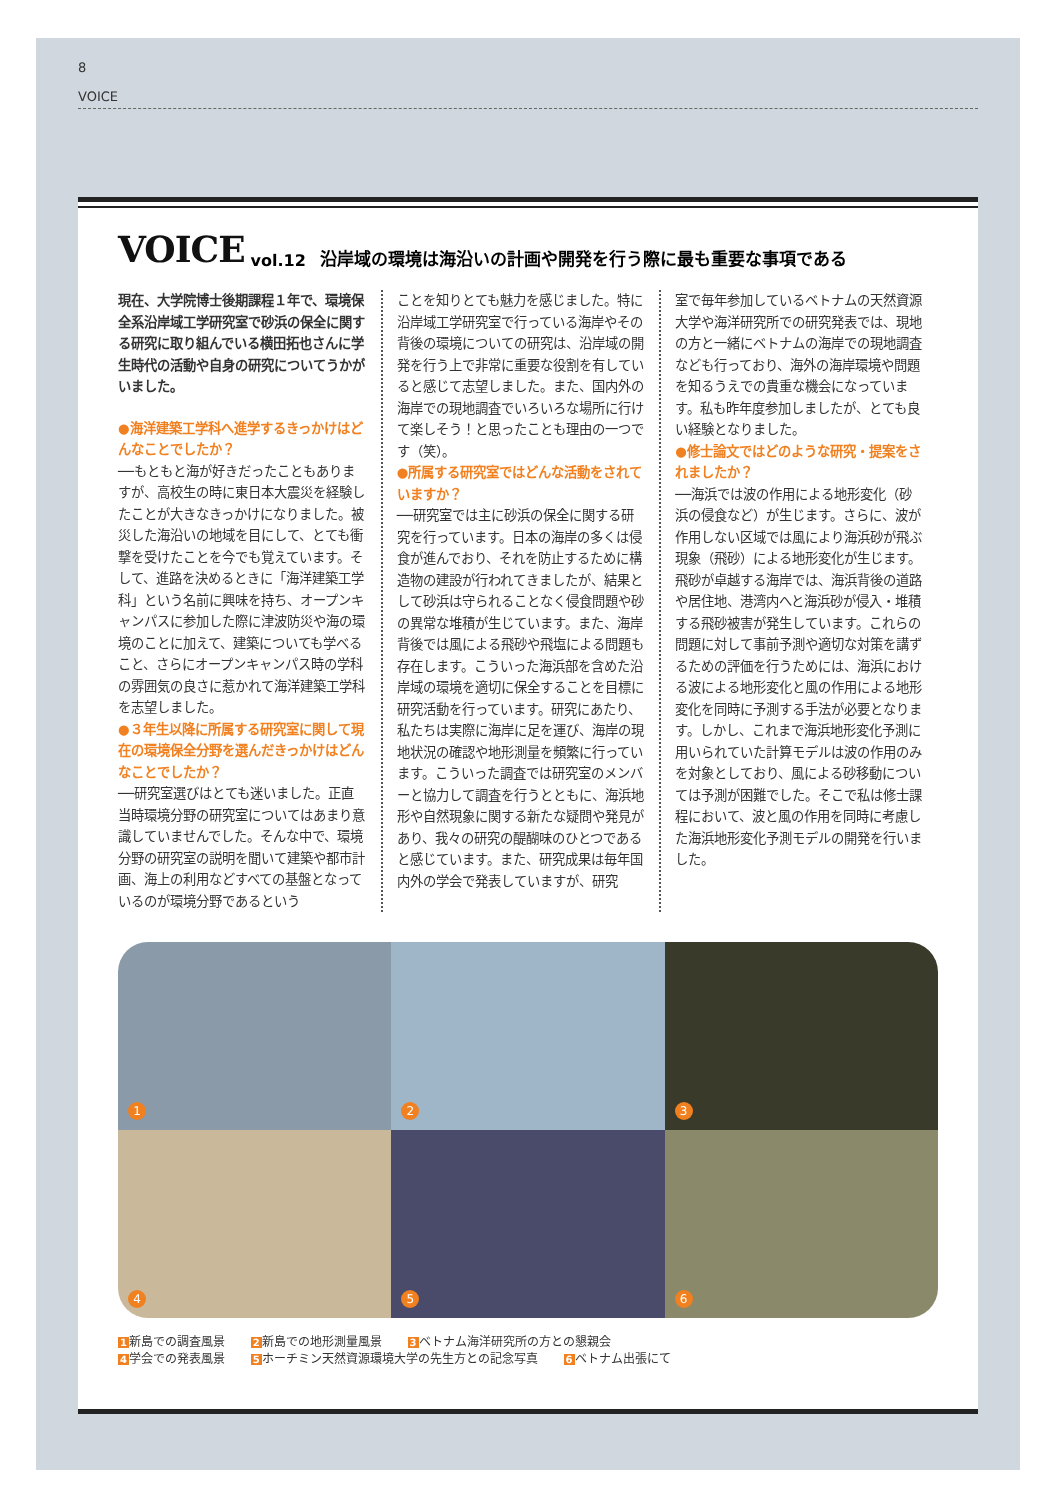8
VOICE
VOICE vol.12 沿岸域の環境は海沿いの計画や開発を行う際に最も重要な事項である
現在、大学院博士後期課程１年で、環境保全系沿岸域工学研究室で砂浜の保全に関する研究に取り組んでいる横田拓也さんに学生時代の活動や自身の研究についてうかがいました。
●海洋建築工学科へ進学するきっかけはどんなことでしたか？
──もともと海が好きだったこともありますが、高校生の時に東日本大震災を経験したことが大きなきっかけになりました。被災した海沿いの地域を目にして、とても衝撃を受けたことを今でも覚えています。そして、進路を決めるときに「海洋建築工学科」という名前に興味を持ち、オープンキャンパスに参加した際に津波防災や海の環境のことに加えて、建築についても学べること、さらにオープンキャンパス時の学科の雰囲気の良さに惹かれて海洋建築工学科を志望しました。
●３年生以降に所属する研究室に関して現在の環境保全分野を選んだきっかけはどんなことでしたか？
──研究室選びはとても迷いました。正直当時環境分野の研究室についてはあまり意識していませんでした。そんな中で、環境分野の研究室の説明を聞いて建築や都市計画、海上の利用などすべての基盤となっているのが環境分野であるという
ことを知りとても魅力を感じました。特に沿岸域工学研究室で行っている海岸やその背後の環境についての研究は、沿岸域の開発を行う上で非常に重要な役割を有していると感じて志望しました。また、国内外の海岸での現地調査でいろいろな場所に行けて楽しそう！と思ったことも理由の一つです（笑）。
●所属する研究室ではどんな活動をされていますか？
──研究室では主に砂浜の保全に関する研究を行っています。日本の海岸の多くは侵食が進んでおり、それを防止するために構造物の建設が行われてきましたが、結果として砂浜は守られることなく侵食問題や砂の異常な堆積が生じています。また、海岸背後では風による飛砂や飛塩による問題も存在します。こういった海浜部を含めた沿岸域の環境を適切に保全することを目標に研究活動を行っています。研究にあたり、私たちは実際に海岸に足を運び、海岸の現地状況の確認や地形測量を頻繁に行っています。こういった調査では研究室のメンバーと協力して調査を行うとともに、海浜地形や自然現象に関する新たな疑問や発見があり、我々の研究の醍醐味のひとつであると感じています。また、研究成果は毎年国内外の学会で発表していますが、研究
室で毎年参加しているベトナムの天然資源大学や海洋研究所での研究発表では、現地の方と一緒にベトナムの海岸での現地調査なども行っており、海外の海岸環境や問題を知るうえでの貴重な機会になっています。私も昨年度参加しましたが、とても良い経験となりました。
●修士論文ではどのような研究・提案をされましたか？
──海浜では波の作用による地形変化（砂浜の侵食など）が生じます。さらに、波が作用しない区域では風により海浜砂が飛ぶ現象（飛砂）による地形変化が生じます。飛砂が卓越する海岸では、海浜背後の道路や居住地、港湾内へと海浜砂が侵入・堆積する飛砂被害が発生しています。これらの問題に対して事前予測や適切な対策を講ずるための評価を行うためには、海浜における波による地形変化と風の作用による地形変化を同時に予測する手法が必要となります。しかし、これまで海浜地形変化予測に用いられていた計算モデルは波の作用のみを対象としており、風による砂移動については予測が困難でした。そこで私は修士課程において、波と風の作用を同時に考慮した海浜地形変化予測モデルの開発を行いました。
1
2
3
4
5
6
1新島での調査風景 2新島での地形測量風景 3ベトナム海洋研究所の方との懇親会
4学会での発表風景 5ホーチミン天然資源環境大学の先生方との記念写真 6ベトナム出張にて